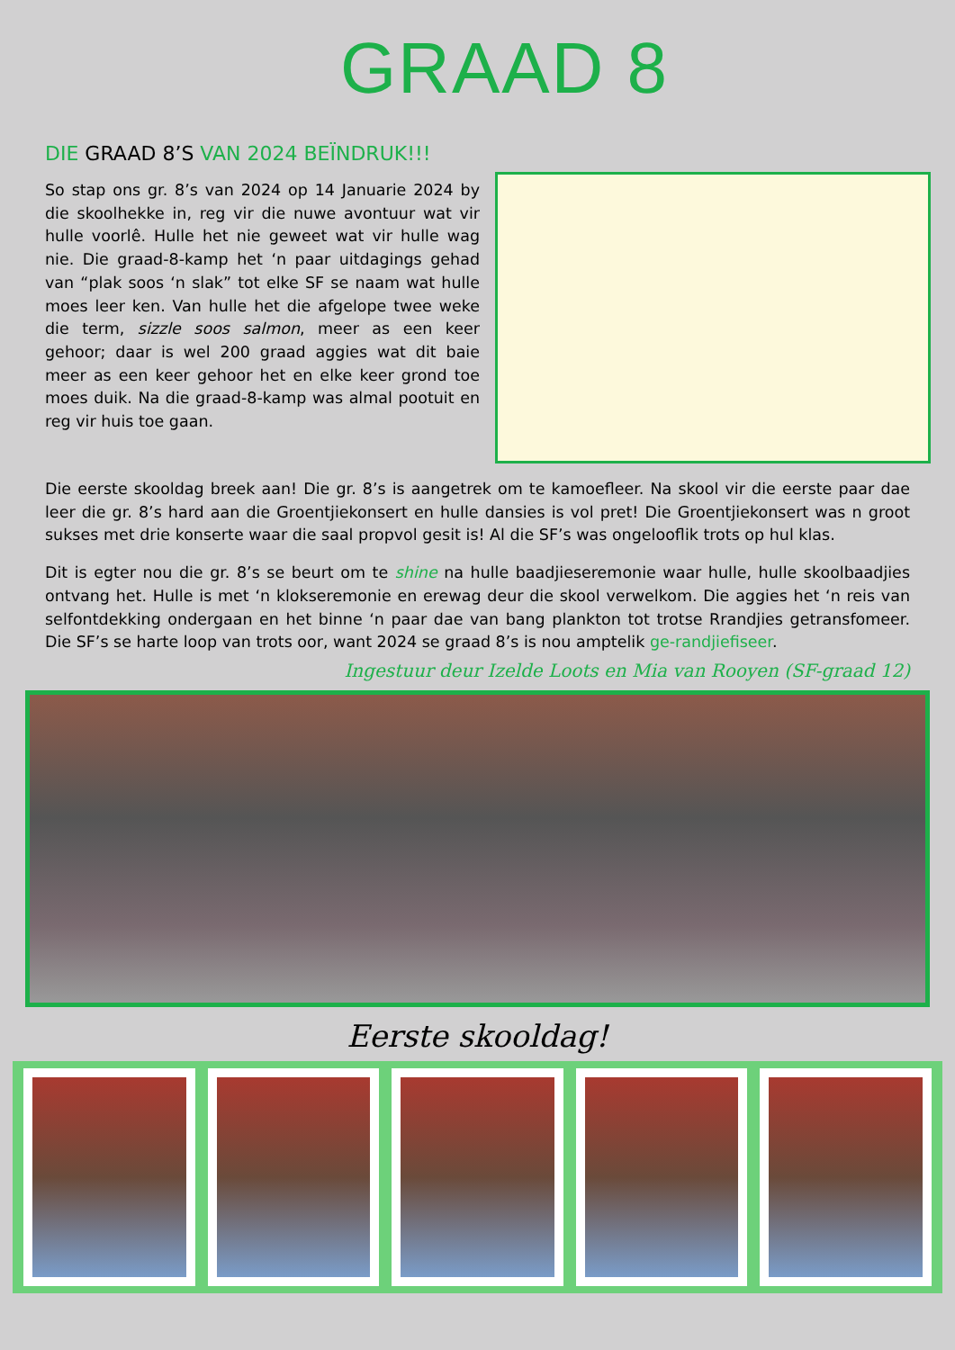GRAAD 8
DIE GRAAD 8’S VAN 2024 BEÏNDRUK!!!
So stap ons gr. 8’s van 2024 op 14 Januarie 2024 by die skoolhekke in, reg vir die nuwe avontuur wat vir hulle voorlê. Hulle het nie geweet wat vir hulle wag nie. Die graad-8-kamp het ‘n paar uitdagings gehad van “plak soos ‘n slak” tot elke SF se naam wat hulle moes leer ken. Van hulle het die afgelope twee weke die term, sizzle soos salmon, meer as een keer gehoor; daar is wel 200 graad aggies wat dit baie meer as een keer gehoor het en elke keer grond toe moes duik. Na die graad-8-kamp was almal pootuit en reg vir huis toe gaan.
Die eerste skooldag breek aan! Die gr. 8’s is aangetrek om te kamoefleer. Na skool vir die eerste paar dae leer die gr. 8’s hard aan die Groentjiekonsert en hulle dansies is vol pret! Die Groentjiekonsert was n groot sukses met drie konserte waar die saal propvol gesit is! Al die SF’s was ongelooflik trots op hul klas.
Dit is egter nou die gr. 8’s se beurt om te shine na hulle baadjieseremonie waar hulle, hulle skoolbaadjies ontvang het. Hulle is met ‘n klokseremonie en erewag deur die skool verwelkom. Die aggies het ‘n reis van selfontdekking ondergaan en het binne ‘n paar dae van bang plankton tot trotse Rrandjies getransfomeer. Die SF’s se harte loop van trots oor, want 2024 se graad 8’s is nou amptelik ge-randjiefiseer.
Ingestuur deur Izelde Loots en Mia van Rooyen (SF-graad 12)
Eerste skooldag!